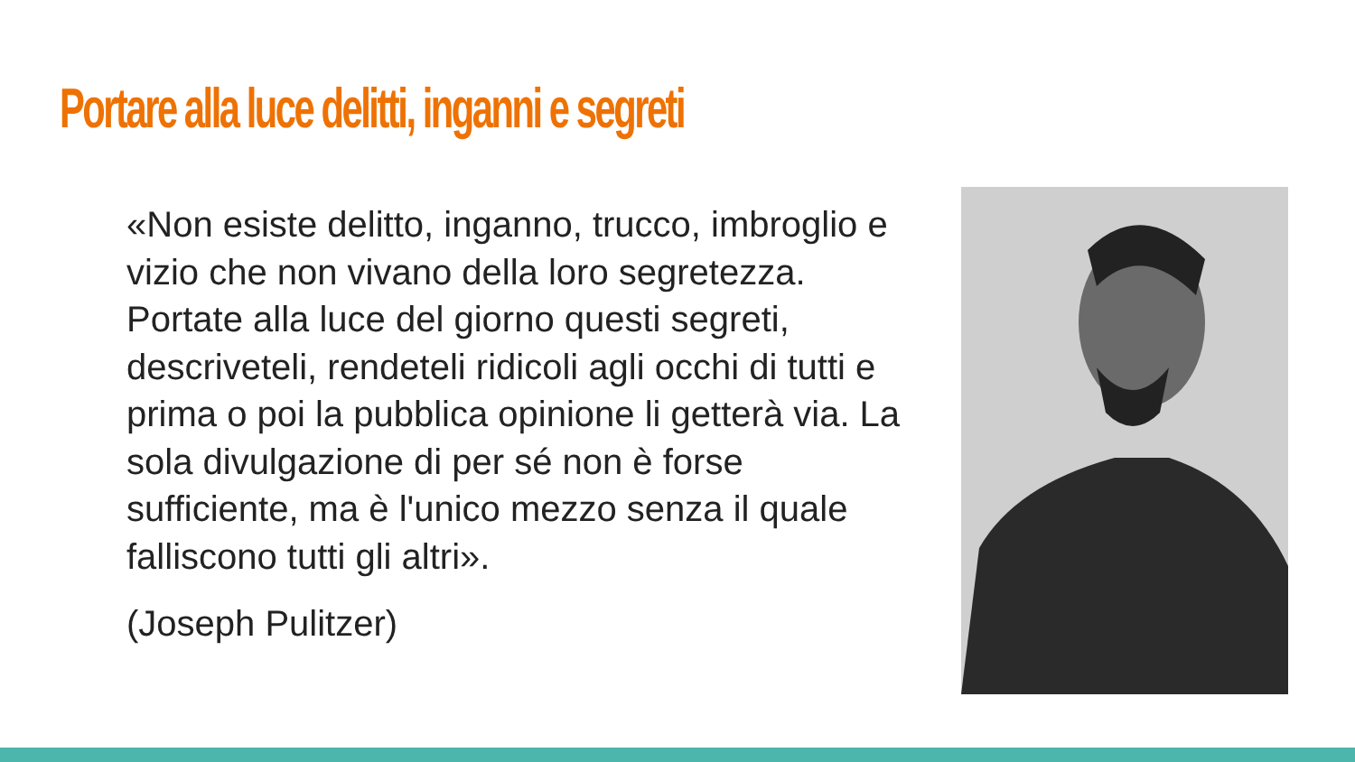Portare alla luce delitti, inganni e segreti
«Non esiste delitto, inganno, trucco, imbroglio e vizio che non vivano della loro segretezza. Portate alla luce del giorno questi segreti, descriveteli, rendeteli ridicoli agli occhi di tutti e prima o poi la pubblica opinione li getterà via. La sola divulgazione di per sé non è forse sufficiente, ma è l'unico mezzo senza il quale falliscono tutti gli altri».
(Joseph Pulitzer)